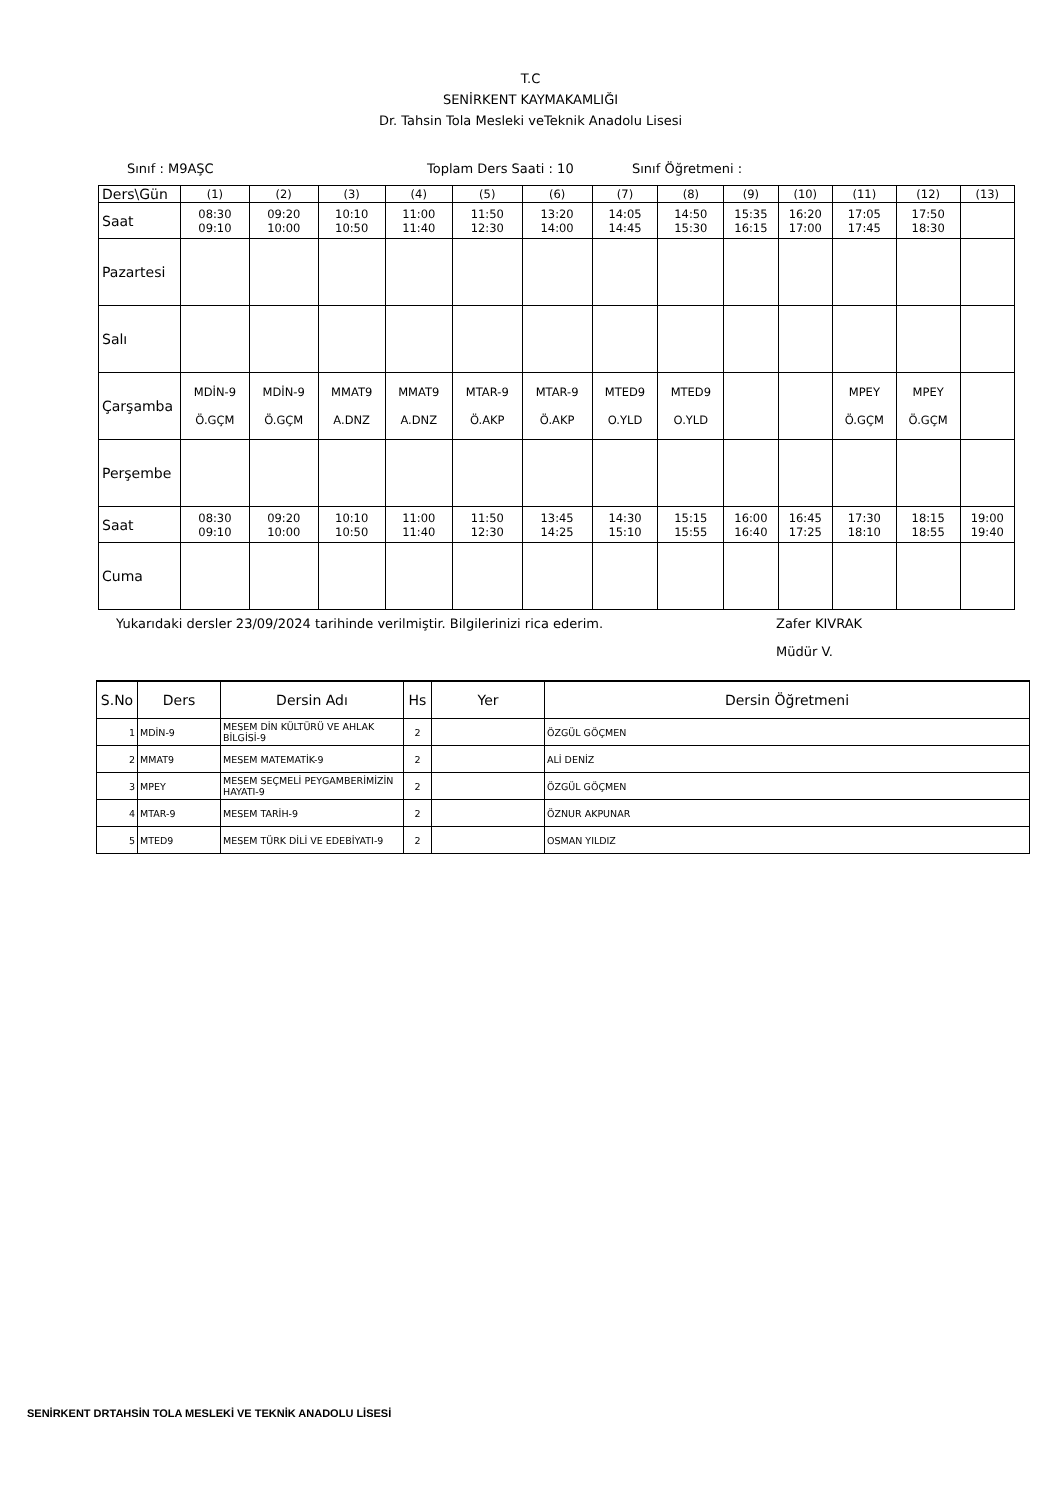T.C
SENİRKENT KAYMAKAMLIĞI
Dr. Tahsin Tola Mesleki veTeknik Anadolu Lisesi
Sınıf : M9AŞC Toplam Ders Saati : 10 Sınıf Öğretmeni :
| Ders\Gün | (1) | (2) | (3) | (4) | (5) | (6) | (7) | (8) | (9) | (10) | (11) | (12) | (13) |
| Saat | 08:30 09:10 | 09:20 10:00 | 10:10 10:50 | 11:00 11:40 | 11:50 12:30 | 13:20 14:00 | 14:05 14:45 | 14:50 15:30 | 15:35 16:15 | 16:20 17:00 | 17:05 17:45 | 17:50 18:30 | |
| Pazartesi | | | | | | | | | | | | | |
| Salı | | | | | | | | | | | | | |
| Çarşamba | MDİN-9 Ö.GÇM | MDİN-9 Ö.GÇM | MMAT9 A.DNZ | MMAT9 A.DNZ | MTAR-9 Ö.AKP | MTAR-9 Ö.AKP | MTED9 O.YLD | MTED9 O.YLD | | | MPEY Ö.GÇM | MPEY Ö.GÇM | |
| Perşembe | | | | | | | | | | | | | |
| Saat | 08:30 09:10 | 09:20 10:00 | 10:10 10:50 | 11:00 11:40 | 11:50 12:30 | 13:45 14:25 | 14:30 15:10 | 15:15 15:55 | 16:00 16:40 | 16:45 17:25 | 17:30 18:10 | 18:15 18:55 | 19:00 19:40 |
| Cuma | | | | | | | | | | | | | |
Yukarıdaki dersler 23/09/2024 tarihinde verilmiştir. Bilgilerinizi rica ederim. Zafer KIVRAK
Müdür V.
| S.No | Ders | Dersin Adı | Hs | Yer | Dersin Öğretmeni |
| --- | --- | --- | --- | --- | --- |
| 1 | MDİN-9 | MESEM DİN KÜLTÜRÜ VE AHLAK BİLGİSİ-9 | 2 | | ÖZGÜL GÖÇMEN |
| 2 | MMAT9 | MESEM MATEMATİK-9 | 2 | | ALİ DENİZ |
| 3 | MPEY | MESEM SEÇMELİ PEYGAMBERİMİZİN HAYATI-9 | 2 | | ÖZGÜL GÖÇMEN |
| 4 | MTAR-9 | MESEM TARİH-9 | 2 | | ÖZNUR AKPUNAR |
| 5 | MTED9 | MESEM TÜRK DİLİ VE EDEBİYATI-9 | 2 | | OSMAN YILDIZ |
SENİRKENT DRTAHSİN TOLA MESLEKİ VE TEKNİK ANADOLU LİSESİ